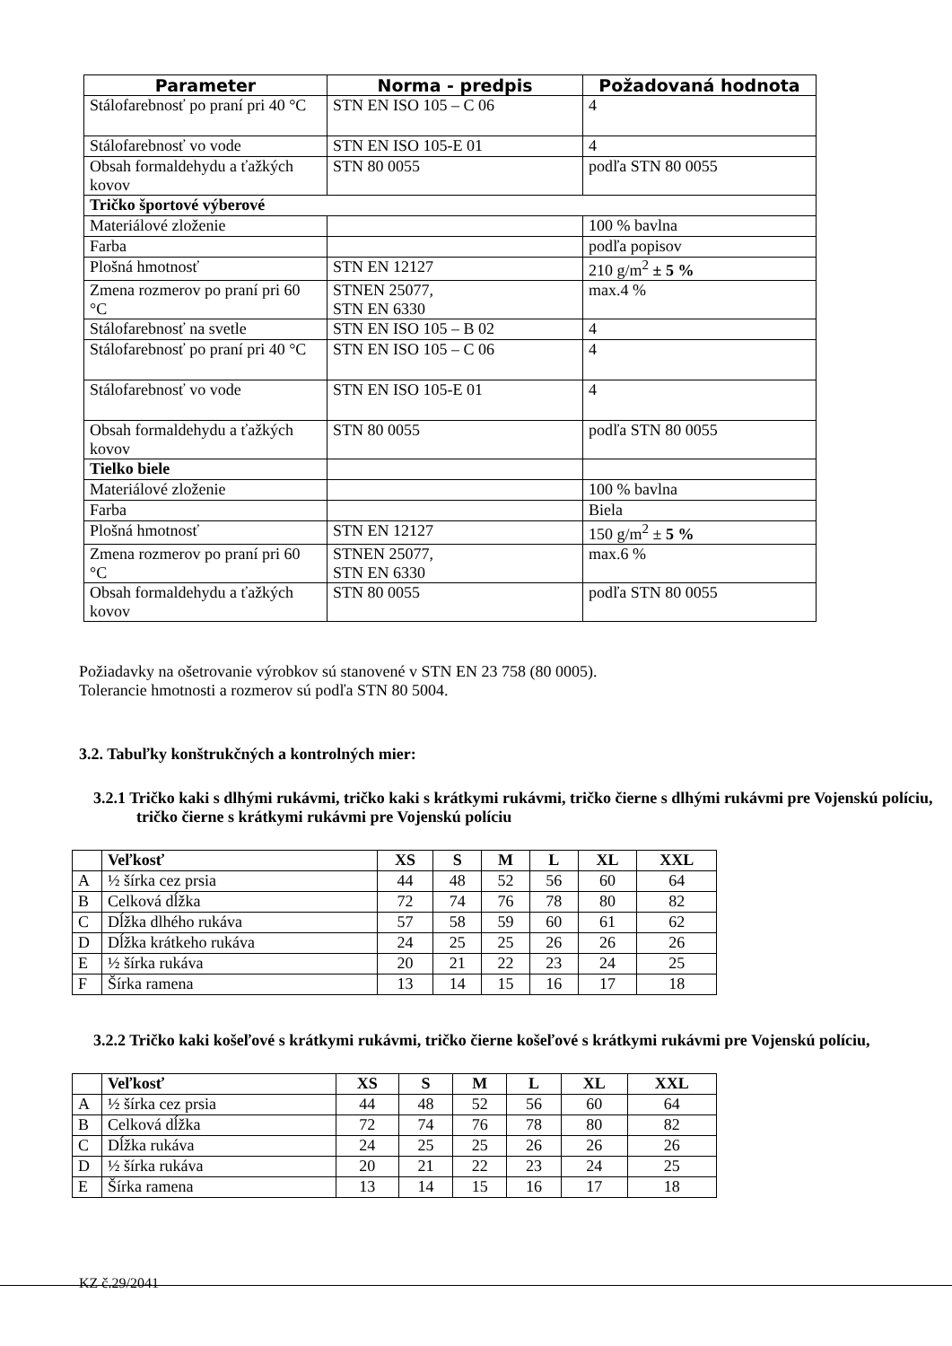| Parameter | Norma - predpis | Požadovaná hodnota |
| --- | --- | --- |
| Stálofarebnosť po praní pri 40 °C | STN EN ISO 105 – C 06 | 4 |
| Stálofarebnosť vo vode | STN EN ISO 105-E 01 | 4 |
| Obsah formaldehydu a ťažkých kovov | STN 80 0055 | podľa STN 80 0055 |
| Tričko športové výberové | | |
| Materiálové zloženie | | 100 % bavlna |
| Farba | | podľa popisov |
| Plošná hmotnosť | STN EN 12127 | 210 g/m<sup>2</sup> ± 5 % |
| Zmena rozmerov po praní pri 60 °C | STNEN 25077, STN EN 6330 | max.4 % |
| Stálofarebnosť na svetle | STN EN ISO 105 – B 02 | 4 |
| Stálofarebnosť po praní pri 40 °C | STN EN ISO 105 – C 06 | 4 |
| Stálofarebnosť vo vode | STN EN ISO 105-E 01 | 4 |
| Obsah formaldehydu a ťažkých kovov | STN 80 0055 | podľa STN 80 0055 |
| Tielko biele | | |
| Materiálové zloženie | | 100 % bavlna |
| Farba | | Biela |
| Plošná hmotnosť | STN EN 12127 | 150 g/m<sup>2</sup> ± 5 % |
| Zmena rozmerov po praní pri 60 °C | STNEN 25077, STN EN 6330 | max.6 % |
| Obsah formaldehydu a ťažkých kovov | STN 80 0055 | podľa STN 80 0055 |
Požiadavky na ošetrovanie výrobkov sú stanovené v STN EN 23 758 (80 0005).
Tolerancie hmotnosti a rozmerov sú podľa STN 80 5004.
3.2. Tabuľky konštrukčných a kontrolných mier:
3.2.1 Tričko kaki s dlhými rukávmi, tričko kaki s krátkymi rukávmi, tričko čierne s dlhými rukávmi pre Vojenskú políciu, tričko čierne s krátkymi rukávmi pre Vojenskú políciu
| | Veľkosť | XS | S | M | L | XL | XXL |
| --- | --- | --- | --- | --- | --- | --- | --- |
| A | ½ šírka cez prsia | 44 | 48 | 52 | 56 | 60 | 64 |
| B | Celková dĺžka | 72 | 74 | 76 | 78 | 80 | 82 |
| C | Dĺžka dlhého rukáva | 57 | 58 | 59 | 60 | 61 | 62 |
| D | Dĺžka krátkeho rukáva | 24 | 25 | 25 | 26 | 26 | 26 |
| E | ½ šírka rukáva | 20 | 21 | 22 | 23 | 24 | 25 |
| F | Šírka ramena | 13 | 14 | 15 | 16 | 17 | 18 |
3.2.2 Tričko kaki košeľové s krátkymi rukávmi, tričko čierne košeľové s krátkymi rukávmi pre Vojenskú políciu,
| | Veľkosť | XS | S | M | L | XL | XXL |
| --- | --- | --- | --- | --- | --- | --- | --- |
| A | ½ šírka cez prsia | 44 | 48 | 52 | 56 | 60 | 64 |
| B | Celková dĺžka | 72 | 74 | 76 | 78 | 80 | 82 |
| C | Dĺžka rukáva | 24 | 25 | 25 | 26 | 26 | 26 |
| D | ½ šírka rukáva | 20 | 21 | 22 | 23 | 24 | 25 |
| E | Šírka ramena | 13 | 14 | 15 | 16 | 17 | 18 |
KZ č.29/2041